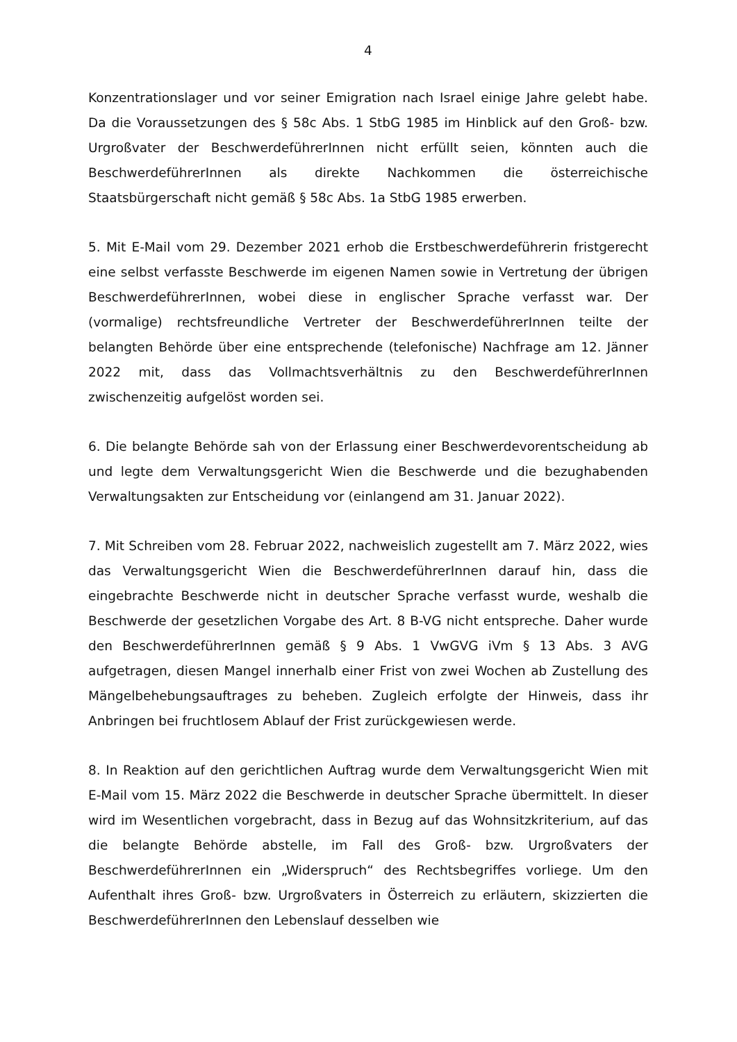4
Konzentrationslager und vor seiner Emigration nach Israel einige Jahre gelebt habe. Da die Voraussetzungen des § 58c Abs. 1 StbG 1985 im Hinblick auf den Groß- bzw. Urgroßvater der BeschwerdeführerInnen nicht erfüllt seien, könnten auch die BeschwerdeführerInnen als direkte Nachkommen die österreichische Staatsbürgerschaft nicht gemäß § 58c Abs. 1a StbG 1985 erwerben.
5. Mit E-Mail vom 29. Dezember 2021 erhob die Erstbeschwerdeführerin fristgerecht eine selbst verfasste Beschwerde im eigenen Namen sowie in Vertretung der übrigen BeschwerdeführerInnen, wobei diese in englischer Sprache verfasst war. Der (vormalige) rechtsfreundliche Vertreter der BeschwerdeführerInnen teilte der belangten Behörde über eine entsprechende (telefonische) Nachfrage am 12. Jänner 2022 mit, dass das Vollmachtsverhältnis zu den BeschwerdeführerInnen zwischenzeitig aufgelöst worden sei.
6. Die belangte Behörde sah von der Erlassung einer Beschwerdevorentscheidung ab und legte dem Verwaltungsgericht Wien die Beschwerde und die bezughabenden Verwaltungsakten zur Entscheidung vor (einlangend am 31. Januar 2022).
7. Mit Schreiben vom 28. Februar 2022, nachweislich zugestellt am 7. März 2022, wies das Verwaltungsgericht Wien die BeschwerdeführerInnen darauf hin, dass die eingebrachte Beschwerde nicht in deutscher Sprache verfasst wurde, weshalb die Beschwerde der gesetzlichen Vorgabe des Art. 8 B-VG nicht entspreche. Daher wurde den BeschwerdeführerInnen gemäß § 9 Abs. 1 VwGVG iVm § 13 Abs. 3 AVG aufgetragen, diesen Mangel innerhalb einer Frist von zwei Wochen ab Zustellung des Mängelbehebungsauftrages zu beheben. Zugleich erfolgte der Hinweis, dass ihr Anbringen bei fruchtlosem Ablauf der Frist zurückgewiesen werde.
8. In Reaktion auf den gerichtlichen Auftrag wurde dem Verwaltungsgericht Wien mit E-Mail vom 15. März 2022 die Beschwerde in deutscher Sprache übermittelt. In dieser wird im Wesentlichen vorgebracht, dass in Bezug auf das Wohnsitzkriterium, auf das die belangte Behörde abstelle, im Fall des Groß- bzw. Urgroßvaters der BeschwerdeführerInnen ein „Widerspruch“ des Rechtsbegriffes vorliege. Um den Aufenthalt ihres Groß- bzw. Urgroßvaters in Österreich zu erläutern, skizzierten die BeschwerdeführerInnen den Lebenslauf desselben wie